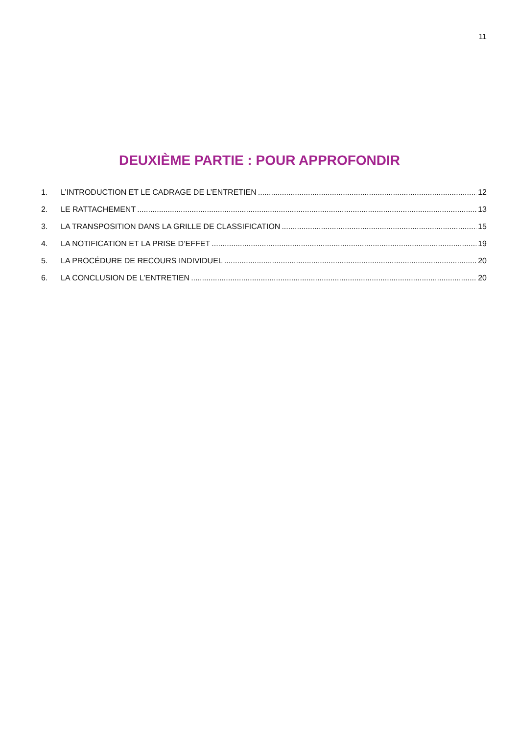11
DEUXIÈME PARTIE : POUR APPROFONDIR
1. L’INTRODUCTION ET LE CADRAGE DE L’ENTRETIEN 12
2. LE RATTACHEMENT 13
3. LA TRANSPOSITION DANS LA GRILLE DE CLASSIFICATION 15
4. LA NOTIFICATION ET LA PRISE D’EFFET 19
5. LA PROCÉDURE DE RECOURS INDIVIDUEL 20
6. LA CONCLUSION DE L’ENTRETIEN 20